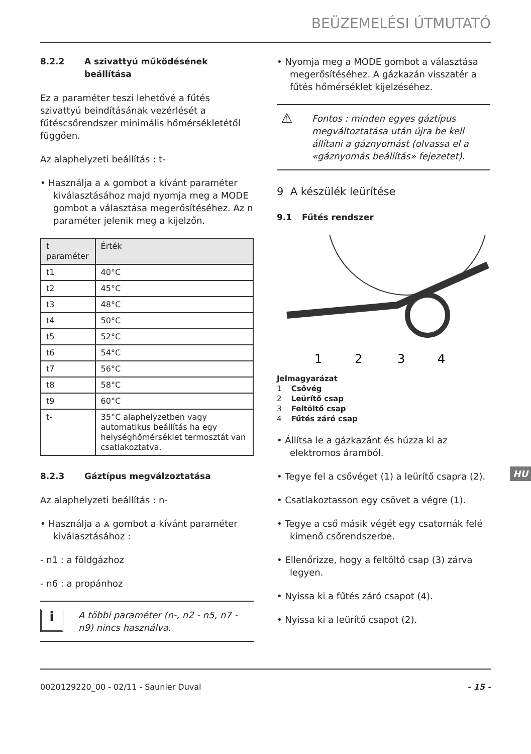BEÜZEMELÉSI ÚTMUTATÓ
8.2.2 A szivattyú működésének beállítása
Ez a paraméter teszi lehetővé a fűtés szivattyú beindításának vezérlését a fűtéscsőrendszer minimális hőmérsékletétől függően.
Az alaphelyzeti beállítás : t-
• Használja a ⩓ gombot a kívánt paraméter kiválasztásához majd nyomja meg a MODE gombot a választása megerősítéséhez. Az n paraméter jelenik meg a kijelzőn.
| t paraméter | Érték |
| --- | --- |
| t1 | 40°C |
| t2 | 45°C |
| t3 | 48°C |
| t4 | 50°C |
| t5 | 52°C |
| t6 | 54°C |
| t7 | 56°C |
| t8 | 58°C |
| t9 | 60°C |
| t- | 35°C alaphelyzetben vagy automatikus beállítás ha egy helységhőmérséklet termosztát van csatlakoztatva. |
8.2.3 Gáztípus megválzoztatása
Az alaphelyzeti beállítás : n-
• Használja a ⩓ gombot a kívánt paraméter kiválasztásához :
- n1 : a földgázhoz
- n6 : a propánhoz
i
A többi paraméter (n-, n2 - n5, n7 - n9) nincs használva.
• Nyomja meg a MODE gombot a választása megerősítéséhez. A gázkazán visszatér a fűtés hőmérséklet kijelzéséhez.
⚠
Fontos : minden egyes gáztípus megváltoztatása után újra be kell állítani a gáznyomást (olvassa el a «gáznyomás beállítás» fejezetet).
9 A készülék leürítése
9.1 Fűtés rendszer
1
2
3
4
Jelmagyarázat
1 Csővég
2 Leürítő csap
3 Feltöltő csap
4 Fűtés záró csap
• Állítsa le a gázkazánt és húzza ki az elektromos áramból.
• Tegye fel a csővéget (1) a leürítő csapra (2).
• Csatlakoztasson egy csövet a végre (1).
• Tegye a cső másik végét egy csatornák felé kimenő csőrendszerbe.
• Ellenőrizze, hogy a feltöltő csap (3) zárva legyen.
• Nyissa ki a fűtés záró csapot (4).
• Nyissa ki a leürítő csapot (2).
HU
0020129220_00 - 02/11 - Saunier Duval - 15 -